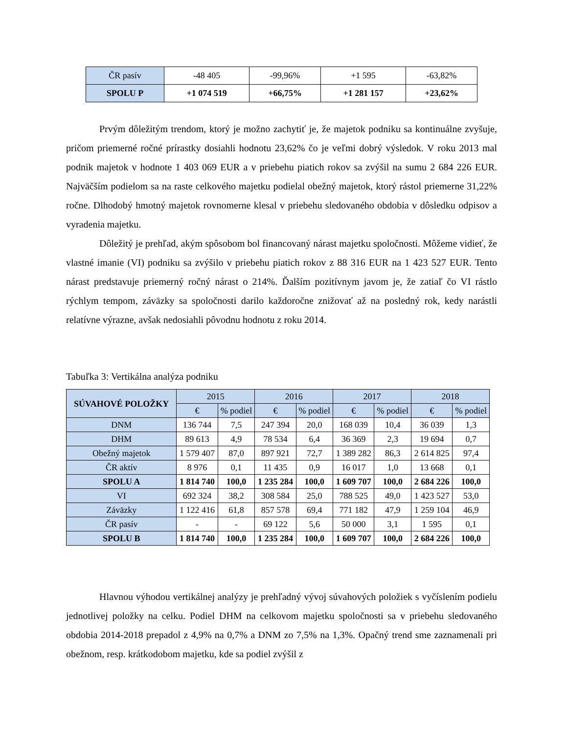| ČR pasív | -48 405 | -99,96% | +1 595 | -63,82% |
| SPOLU P | +1 074 519 | +66,75% | +1 281 157 | +23,62% |
Prvým dôležitým trendom, ktorý je možno zachytiť je, že majetok podniku sa kontinuálne zvyšuje, pričom priemerné ročné prírastky dosiahli hodnotu 23,62% čo je veľmi dobrý výsledok. V roku 2013 mal podnik majetok v hodnote 1 403 069 EUR a v priebehu piatich rokov sa zvýšil na sumu 2 684 226 EUR. Najväčším podielom sa na raste celkového majetku podielal obežný majetok, ktorý rástol priemerne 31,22% ročne. Dlhodobý hmotný majetok rovnomerne klesal v priebehu sledovaného obdobia v dôsledku odpisov a vyradenia majetku.
Dôležitý je prehľad, akým spôsobom bol financovaný nárast majetku spoločnosti. Môžeme vidieť, že vlastné imanie (VI) podniku sa zvýšilo v priebehu piatich rokov z 88 316 EUR na 1 423 527 EUR. Tento nárast predstavuje priemerný ročný nárast o 214%. Ďalším pozitívnym javom je, že zatiaľ čo VI rástlo rýchlym tempom, záväzky sa spoločnosti darilo každoročne znižovať až na posledný rok, kedy narástli relatívne výrazne, avšak nedosiahli pôvodnu hodnotu z roku 2014.
Tabuľka 3: Vertikálna analýza podniku
| SÚVAHOVÉ POLOŽKY | 2015 | | 2016 | | 2017 | | 2018 | |
| | € | % podiel | € | % podiel | € | % podiel | € | % podiel |
| DNM | 136 744 | 7,5 | 247 394 | 20,0 | 168 039 | 10,4 | 36 039 | 1,3 |
| DHM | 89 613 | 4,9 | 78 534 | 6,4 | 36 369 | 2,3 | 19 694 | 0,7 |
| Obežný majetok | 1 579 407 | 87,0 | 897 921 | 72,7 | 1 389 282 | 86,3 | 2 614 825 | 97,4 |
| ČR aktív | 8 976 | 0,1 | 11 435 | 0,9 | 16 017 | 1,0 | 13 668 | 0,1 |
| SPOLU A | 1 814 740 | 100,0 | 1 235 284 | 100,0 | 1 609 707 | 100,0 | 2 684 226 | 100,0 |
| VI | 692 324 | 38,2 | 308 584 | 25,0 | 788 525 | 49,0 | 1 423 527 | 53,0 |
| Záväzky | 1 122 416 | 61,8 | 857 578 | 69,4 | 771 182 | 47,9 | 1 259 104 | 46,9 |
| ČR pasív | - | - | 69 122 | 5,6 | 50 000 | 3,1 | 1 595 | 0,1 |
| SPOLU B | 1 814 740 | 100,0 | 1 235 284 | 100,0 | 1 609 707 | 100,0 | 2 684 226 | 100,0 |
Hlavnou výhodou vertikálnej analýzy je prehľadný vývoj súvahových položiek s vyčíslením podielu jednotlivej položky na celku. Podiel DHM na celkovom majetku spoločnosti sa v priebehu sledovaného obdobia 2014-2018 prepadol z 4,9% na 0,7% a DNM zo 7,5% na 1,3%. Opačný trend sme zaznamenali pri obežnom, resp. krátkodobom majetku, kde sa podiel zvýšil z